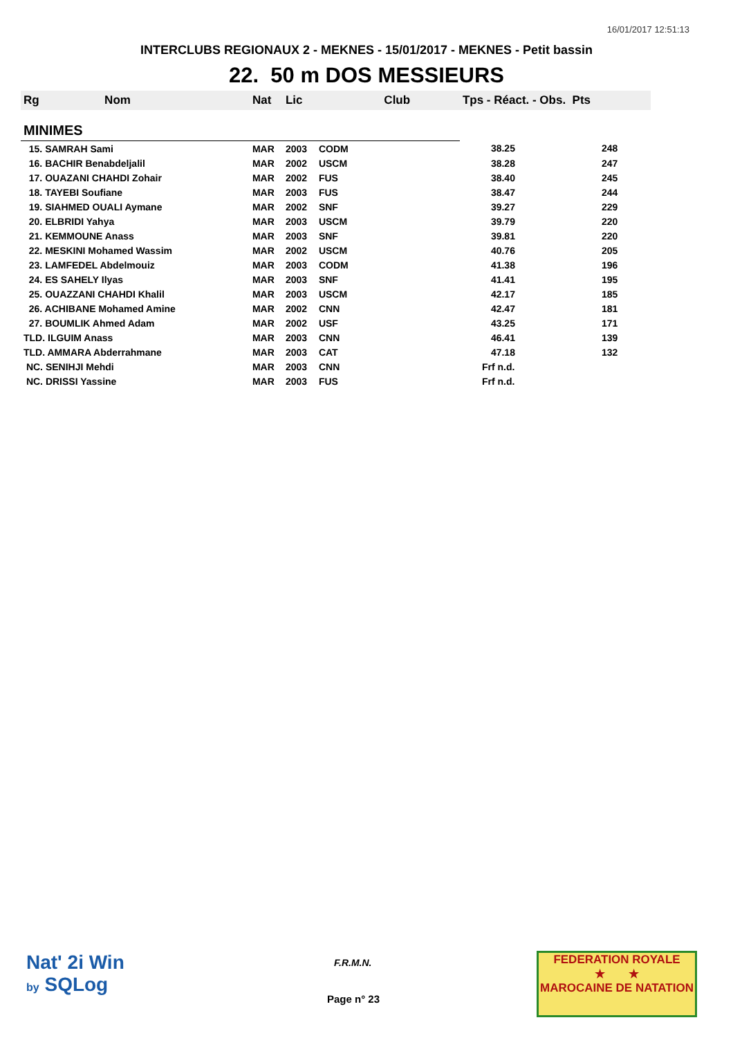16/01/2017 12:51:13
INTERCLUBS REGIONAUX 2 - MEKNES - 15/01/2017 - MEKNES - Petit bassin
22. 50 m DOS MESSIEURS
| Rg Nom | | Nat | Lic | Club | Tps - Réact. - Obs. Pts | |
| --- | --- | --- | --- | --- | --- | --- |
| MINIMES | | | | | | |
| 15. SAMRAH Sami | | MAR | 2003 | CODM | 38.25 | 248 |
| 16. BACHIR Benabdeljalil | | MAR | 2002 | USCM | 38.28 | 247 |
| 17. OUAZANI CHAHDI Zohair | | MAR | 2002 | FUS | 38.40 | 245 |
| 18. TAYEBI Soufiane | | MAR | 2003 | FUS | 38.47 | 244 |
| 19. SIAHMED OUALI Aymane | | MAR | 2002 | SNF | 39.27 | 229 |
| 20. ELBRIDI Yahya | | MAR | 2003 | USCM | 39.79 | 220 |
| 21. KEMMOUNE Anass | | MAR | 2003 | SNF | 39.81 | 220 |
| 22. MESKINI Mohamed Wassim | | MAR | 2002 | USCM | 40.76 | 205 |
| 23. LAMFEDEL Abdelmouiz | | MAR | 2003 | CODM | 41.38 | 196 |
| 24. ES SAHELY Ilyas | | MAR | 2003 | SNF | 41.41 | 195 |
| 25. OUAZZANI CHAHDI Khalil | | MAR | 2003 | USCM | 42.17 | 185 |
| 26. ACHIBANE Mohamed Amine | | MAR | 2002 | CNN | 42.47 | 181 |
| 27. BOUMLIK Ahmed Adam | | MAR | 2002 | USF | 43.25 | 171 |
| TLD. ILGUIM Anass | | MAR | 2003 | CNN | 46.41 | 139 |
| TLD. AMMARA Abderrahmane | | MAR | 2003 | CAT | 47.18 | 132 |
| NC. SENIHJI Mehdi | | MAR | 2003 | CNN | Frf n.d. | |
| NC. DRISSI Yassine | | MAR | 2003 | FUS | Frf n.d. | |
Nat' 2i Win
by SQLog
F.R.M.N.
Page n° 23
FEDERATION ROYALE
★ ★
MAROCAINE DE NATATION